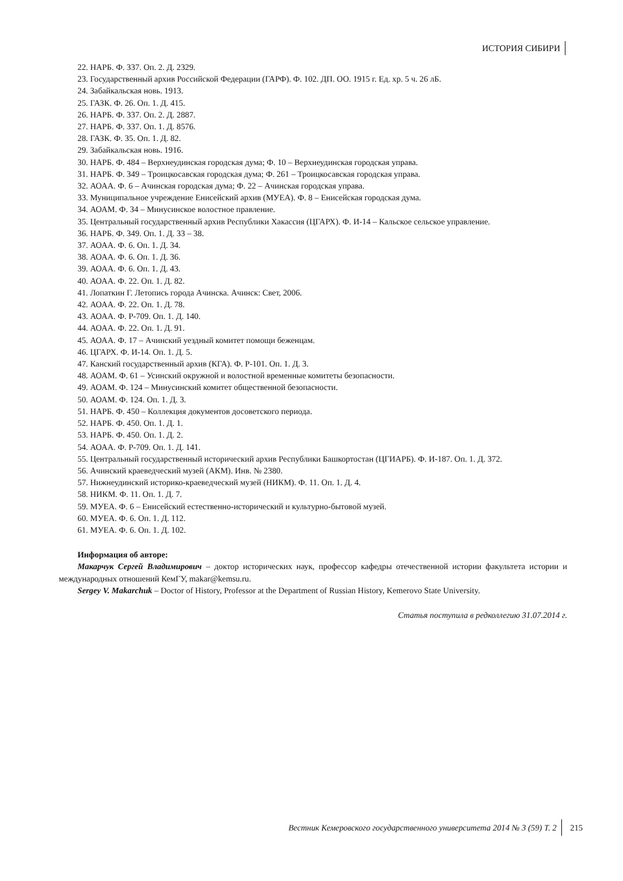ИСТОРИЯ СИБИРИ
22. НАРБ. Ф. 337. Оп. 2. Д. 2329.
23. Государственный архив Российской Федерации (ГАРФ). Ф. 102. ДП. ОО. 1915 г. Ед. хр. 5 ч. 26 лБ.
24. Забайкальская новь. 1913.
25. ГАЗК. Ф. 26. Оп. 1. Д. 415.
26. НАРБ. Ф. 337. Оп. 2. Д. 2887.
27. НАРБ. Ф. 337. Оп. 1. Д. 8576.
28. ГАЗК. Ф. 35. Оп. 1. Д. 82.
29. Забайкальская новь. 1916.
30. НАРБ. Ф. 484 – Верхнеудинская городская дума; Ф. 10 – Верхнеудинская городская управа.
31. НАРБ. Ф. 349 – Троицкосавская городская дума; Ф. 261 – Троицкосавская городская управа.
32. АОАА. Ф. 6 – Ачинская городская дума; Ф. 22 – Ачинская городская управа.
33. Муниципальное учреждение Енисейский архив (МУЕА). Ф. 8 – Енисейская городская дума.
34. АОАМ. Ф. 34 – Минусинское волостное правление.
35. Центральный государственный архив Республики Хакассия (ЦГАРХ). Ф. И-14 – Кальское сельское управление.
36. НАРБ. Ф. 349. Оп. 1. Д. 33 – 38.
37. АОАА. Ф. 6. Оп. 1. Д. 34.
38. АОАА. Ф. 6. Оп. 1. Д. 36.
39. АОАА. Ф. 6. Оп. 1. Д. 43.
40. АОАА. Ф. 22. Оп. 1. Д. 82.
41. Лопаткин Г. Летопись города Ачинска. Ачинск: Свет, 2006.
42. АОАА. Ф. 22. Оп. 1. Д. 78.
43. АОАА. Ф. Р-709. Оп. 1. Д. 140.
44. АОАА. Ф. 22. Оп. 1. Д. 91.
45. АОАА. Ф. 17 – Ачинский уездный комитет помощи беженцам.
46. ЦГАРХ. Ф. И-14. Оп. 1. Д. 5.
47. Канский государственный архив (КГА). Ф. Р-101. Оп. 1. Д. 3.
48. АОАМ. Ф. 61 – Усинский окружной и волостной временные комитеты безопасности.
49. АОАМ. Ф. 124 – Минусинский комитет общественной безопасности.
50. АОАМ. Ф. 124. Оп. 1. Д. 3.
51. НАРБ. Ф. 450 – Коллекция документов досоветского периода.
52. НАРБ. Ф. 450. Оп. 1. Д. 1.
53. НАРБ. Ф. 450. Оп. 1. Д. 2.
54. АОАА. Ф. Р-709. Оп. 1. Д. 141.
55. Центральный государственный исторический архив Республики Башкортостан (ЦГИАРБ). Ф. И-187. Оп. 1. Д. 372.
56. Ачинский краеведческий музей (АКМ). Инв. № 2380.
57. Нижнеудинский историко-краеведческий музей (НИКМ). Ф. 11. Оп. 1. Д. 4.
58. НИКМ. Ф. 11. Оп. 1. Д. 7.
59. МУЕА. Ф. 6 – Енисейский естественно-исторический и культурно-бытовой музей.
60. МУЕА. Ф. 6. Оп. 1. Д. 112.
61. МУЕА. Ф. 6. Оп. 1. Д. 102.
Информация об авторе:
Макарчук Сергей Владимирович – доктор исторических наук, профессор кафедры отечественной истории факультета истории и международных отношений КемГУ, makar@kemsu.ru.
Sergey V. Makarchuk – Doctor of History, Professor at the Department of Russian History, Kemerovo State University.
Статья поступила в редколлегию 31.07.2014 г.
Вестник Кемеровского государственного университета 2014 № 3 (59) Т. 2 215